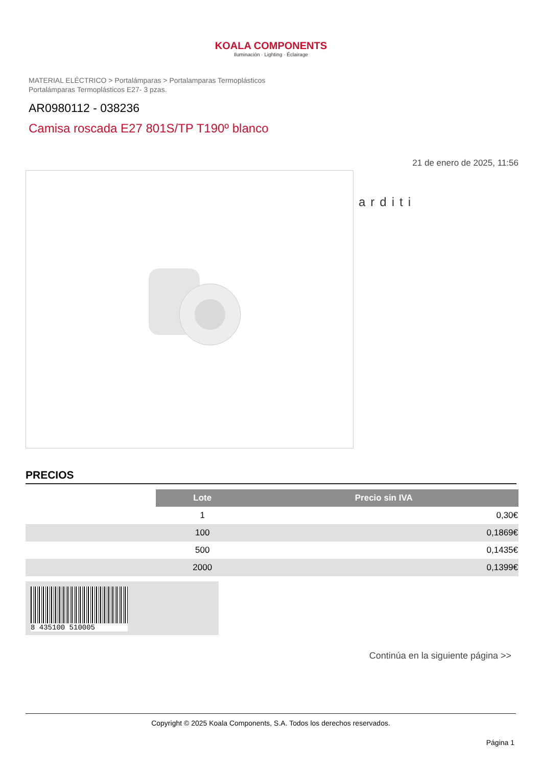KOALA COMPONENTS
Iluminación · Lighting · Éclairage
MATERIAL ELÉCTRICO > Portalámparas > Portalamparas Termoplásticos
Portalámparas Termoplásticos E27- 3 pzas.
AR0980112 - 038236
Camisa roscada E27 801S/TP T190º blanco
21 de enero de 2025, 11:56
arditi
PRECIOS
| | Lote | Precio sin IVA |
| | 1 | 0,30€ |
| | 100 | 0,1869€ |
| | 500 | 0,1435€ |
| | 2000 | 0,1399€ |
8 435100 510005
Continúa en la siguiente página >>
Copyright © 2025 Koala Components, S.A. Todos los derechos reservados.
Página 1